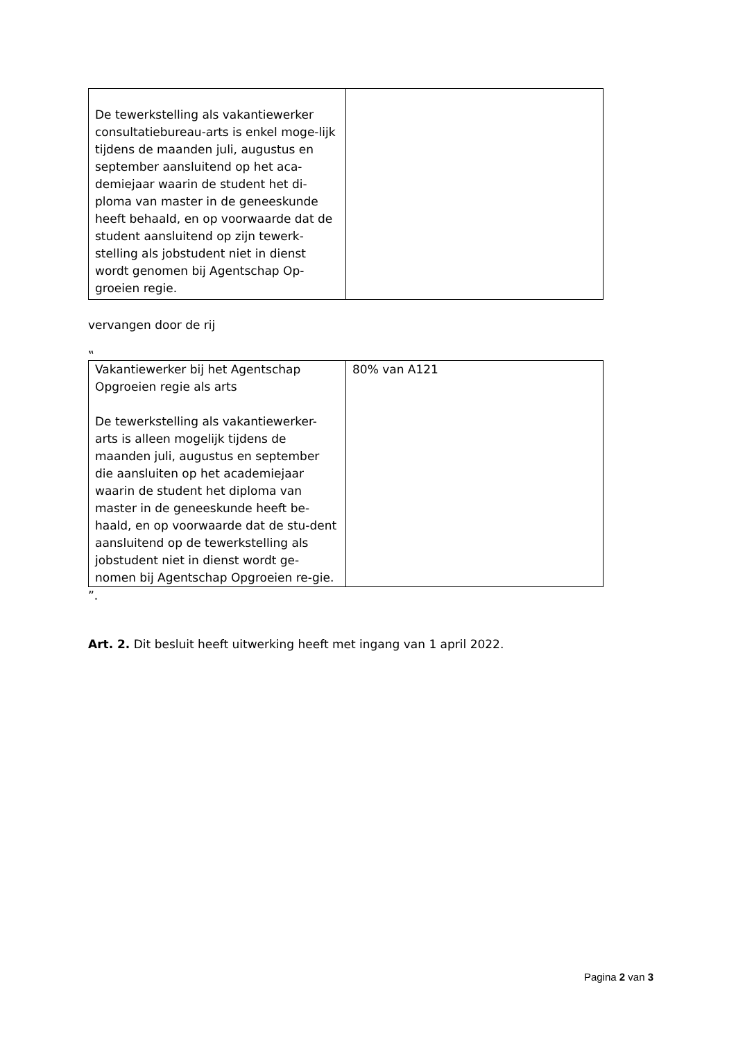| De tewerkstelling als vakantiewerker consultatiebureau-arts is enkel moge-lijk tijdens de maanden juli, augustus en september aansluitend op het aca-demiejaar waarin de student het di-ploma van master in de geneeskunde heeft behaald, en op voorwaarde dat de student aansluitend op zijn tewerk-stelling als jobstudent niet in dienst wordt genomen bij Agentschap Op-groeien regie. | |
vervangen door de rij
‟
| Vakantiewerker bij het Agentschap Opgroeien regie als arts De tewerkstelling als vakantiewerker-arts is alleen mogelijk tijdens de maanden juli, augustus en september die aansluiten op het academiejaar waarin de student het diploma van master in de geneeskunde heeft be-haald, en op voorwaarde dat de stu-dent aansluitend op de tewerkstelling als jobstudent niet in dienst wordt ge-nomen bij Agentschap Opgroeien re-gie. | 80% van A121 |
”.
Art. 2. Dit besluit heeft uitwerking heeft met ingang van 1 april 2022.
Pagina 2 van 3